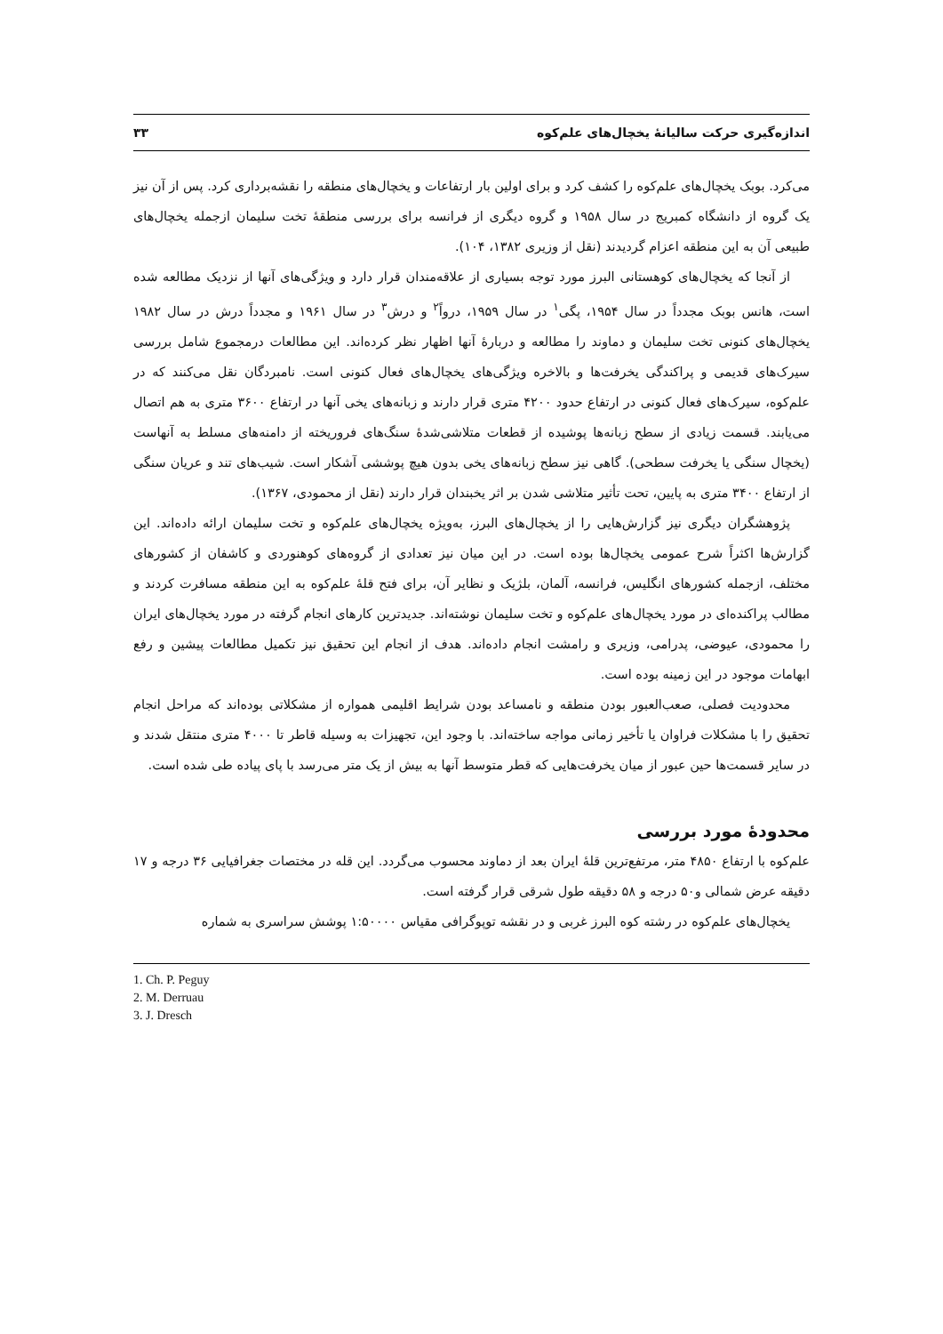اندازه‌گیری حرکت سالیانهٔ یخچال‌های علم‌کوه ۳۳
می‌کرد. بوبک یخچال‌های علم‌کوه را کشف کرد و برای اولین بار ارتفاعات و یخچال‌های منطقه را نقشه‌برداری کرد. پس از آن نیز یک گروه از دانشگاه کمبریج در سال ۱۹۵۸ و گروه دیگری از فرانسه برای بررسی منطقهٔ تخت سلیمان ازجمله یخچال‌های طبیعی آن به این منطقه اعزام گردیدند (نقل از وزیری ۱۳۸۲، ۱۰۴).
از آنجا که یخچال‌های کوهستانی البرز مورد توجه بسیاری از علاقه‌مندان قرار دارد و ویژگی‌های آنها از نزدیک مطالعه شده است، هانس بوبک مجدداً در سال ۱۹۵۴، پگی<sup>۱</sup> در سال ۱۹۵۹، درواً<sup>۲</sup> و درش<sup>۳</sup> در سال ۱۹۶۱ و مجدداً درش در سال ۱۹۸۲ یخچال‌های کنونی تخت سلیمان و دماوند را مطالعه و دربارهٔ آنها اظهار نظر کرده‌اند. این مطالعات درمجموع شامل بررسی سیرک‌های قدیمی و پراکندگی یخرفت‌ها و بالاخره ویژگی‌های یخچال‌های فعال کنونی است. نامبردگان نقل می‌کنند که در علم‌کوه، سیرک‌های فعال کنونی در ارتفاع حدود ۴۲۰۰ متری قرار دارند و زبانه‌های یخی آنها در ارتفاع ۳۶۰۰ متری به هم اتصال می‌یابند. قسمت زیادی از سطح زبانه‌ها پوشیده از قطعات متلاشی‌شدهٔ سنگ‌های فروریخته از دامنه‌های مسلط به آنهاست (یخچال سنگی یا یخرفت سطحی). گاهی نیز سطح زبانه‌های یخی بدون هیچ پوششی آشکار است. شیب‌های تند و عریان سنگی از ارتفاع ۳۴۰۰ متری به پایین، تحت تأثیر متلاشی شدن بر اثر یخبندان قرار دارند (نقل از محمودی، ۱۳۶۷).
پژوهشگران دیگری نیز گزارش‌هایی را از یخچال‌های البرز، به‌ویژه یخچال‌های علم‌کوه و تخت سلیمان ارائه داده‌اند. این گزارش‌ها اکثراً شرح عمومی یخچال‌ها بوده است. در این میان نیز تعدادی از گروه‌های کوهنوردی و کاشفان از کشورهای مختلف، ازجمله کشورهای انگلیس، فرانسه، آلمان، بلژیک و نظایر آن، برای فتح قلهٔ علم‌کوه به این منطقه مسافرت کردند و مطالب پراکنده‌ای در مورد یخچال‌های علم‌کوه و تخت سلیمان نوشته‌اند. جدیدترین کارهای انجام گرفته در مورد یخچال‌های ایران را محمودی، عیوضی، پدرامی، وزیری و رامشت انجام داده‌اند. هدف از انجام این تحقیق نیز تکمیل مطالعات پیشین و رفع ابهامات موجود در این زمینه بوده است.
محدودیت فصلی، صعب‌العبور بودن منطقه و نامساعد بودن شرایط اقلیمی همواره از مشکلاتی بوده‌اند که مراحل انجام تحقیق را با مشکلات فراوان یا تأخیر زمانی مواجه ساخته‌اند. با وجود این، تجهیزات به وسیله قاطر تا ۴۰۰۰ متری منتقل شدند و در سایر قسمت‌ها حین عبور از میان یخرفت‌هایی که قطر متوسط آنها به بیش از یک متر می‌رسد با پای پیاده طی شده است.
محدودهٔ مورد بررسی
علم‌کوه با ارتفاع ۴۸۵۰ متر، مرتفع‌ترین قلهٔ ایران بعد از دماوند محسوب می‌گردد. این قله در مختصات جغرافیایی ۳۶ درجه و ۱۷ دقیقه عرض شمالی و۵۰ درجه و ۵۸ دقیقه طول شرقی قرار گرفته است.
یخچال‌های علم‌کوه در رشته کوه البرز غربی و در نقشه توپوگرافی مقیاس ۱:۵۰۰۰۰ پوشش سراسری به شماره
1. Ch. P. Peguy
2. M. Derruau
3. J. Dresch